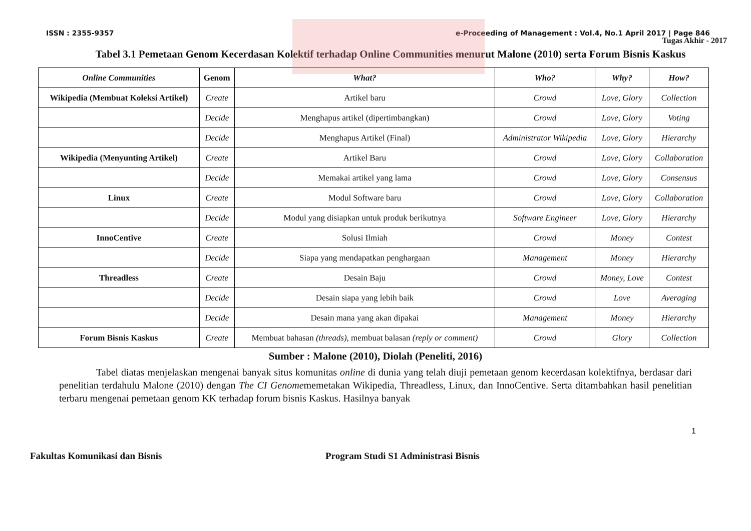ISSN : 2355-9357 e-Proceeding of Management : Vol.4, No.1 April 2017 | Page 846
Tugas Akhir - 2017
Tabel 3.1 Pemetaan Genom Kecerdasan Kolektif terhadap Online Communities menurut Malone (2010) serta Forum Bisnis Kaskus
| Online Communities | Genom | What? | Who? | Why? | How? |
| --- | --- | --- | --- | --- | --- |
| Wikipedia (Membuat Koleksi Artikel) | Create | Artikel baru | Crowd | Love, Glory | Collection |
| | Decide | Menghapus artikel (dipertimbangkan) | Crowd | Love, Glory | Voting |
| | Decide | Menghapus Artikel (Final) | Administrator Wikipedia | Love, Glory | Hierarchy |
| Wikipedia (Menyunting Artikel) | Create | Artikel Baru | Crowd | Love, Glory | Collaboration |
| | Decide | Memakai artikel yang lama | Crowd | Love, Glory | Consensus |
| Linux | Create | Modul Software baru | Crowd | Love, Glory | Collaboration |
| | Decide | Modul yang disiapkan untuk produk berikutnya | Software Engineer | Love, Glory | Hierarchy |
| InnoCentive | Create | Solusi Ilmiah | Crowd | Money | Contest |
| | Decide | Siapa yang mendapatkan penghargaan | Management | Money | Hierarchy |
| Threadless | Create | Desain Baju | Crowd | Money, Love | Contest |
| | Decide | Desain siapa yang lebih baik | Crowd | Love | Averaging |
| | Decide | Desain mana yang akan dipakai | Management | Money | Hierarchy |
| Forum Bisnis Kaskus | Create | Membuat bahasan (threads) , membuat balasan (reply or comment) | Crowd | Glory | Collection |
Sumber : Malone (2010), Diolah (Peneliti, 2016)
Tabel diatas menjelaskan mengenai banyak situs komunitas online di dunia yang telah diuji pemetaan genom kecerdasan kolektifnya, berdasar dari penelitian terdahulu Malone (2010) dengan The CI Genomememetakan Wikipedia, Threadless, Linux, dan InnoCentive. Serta ditambahkan hasil penelitian terbaru mengenai pemetaan genom KK terhadap forum bisnis Kaskus. Hasilnya banyak
1
Fakultas Komunikasi dan Bisnis Program Studi S1 Administrasi Bisnis